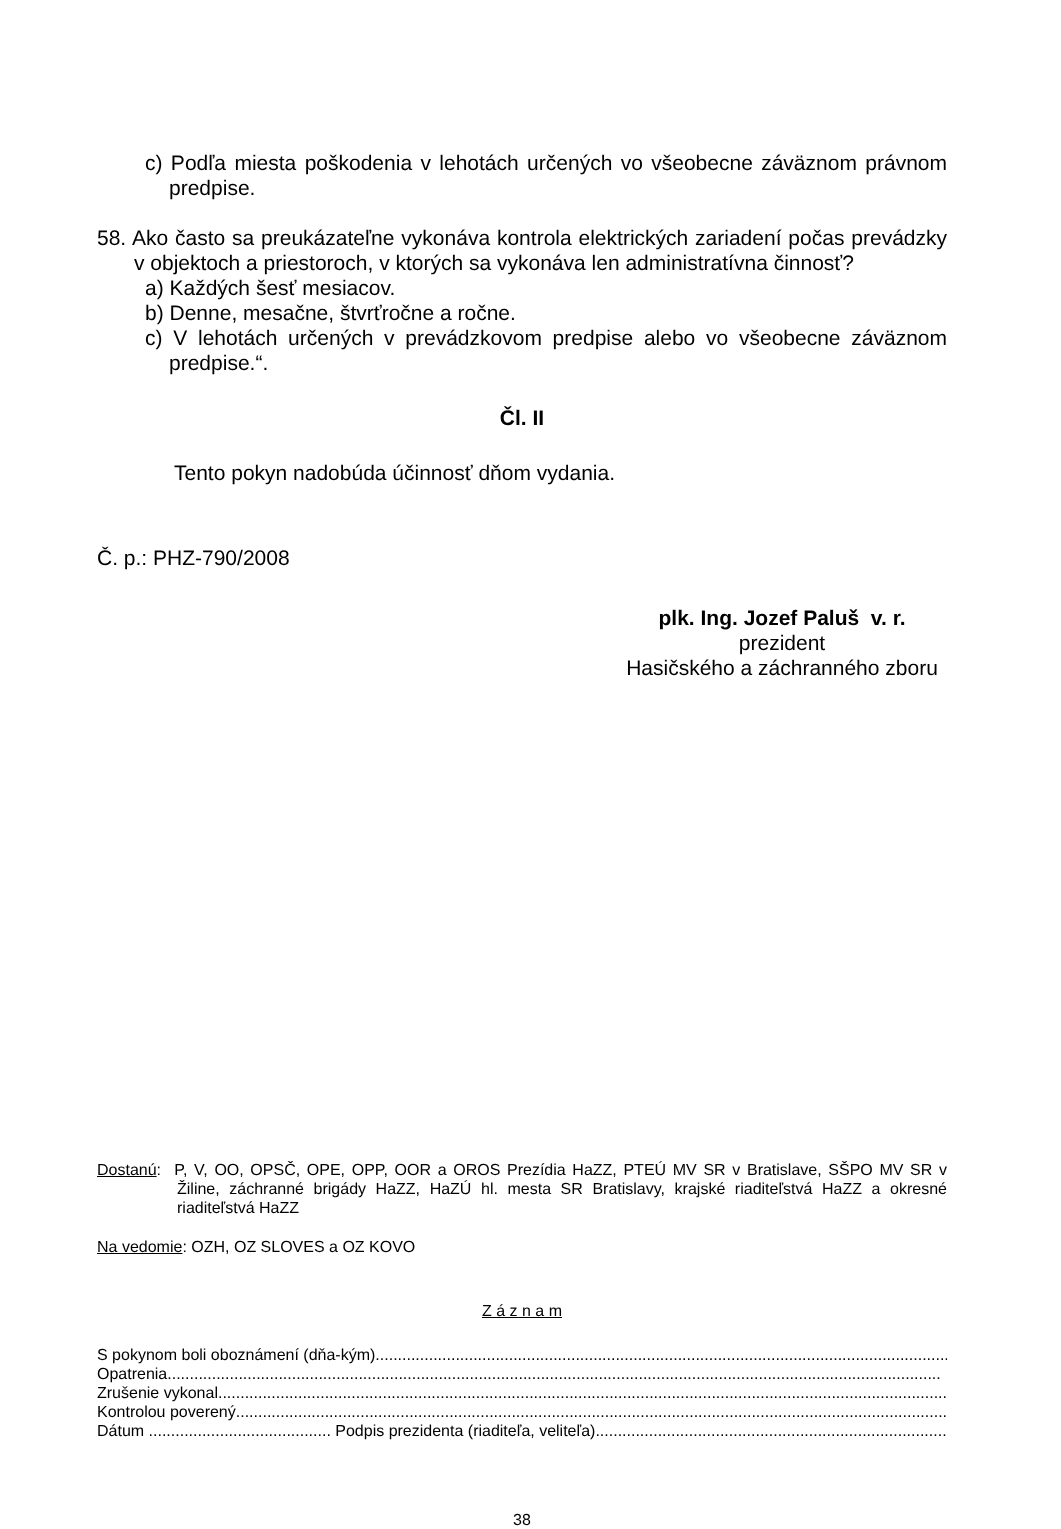c) Podľa miesta poškodenia v lehotách určených vo všeobecne záväznom právnom predpise.
58. Ako často sa preukázateľne vykonáva kontrola elektrických zariadení počas prevádzky v objektoch a priestoroch, v ktorých sa vykonáva len administratívna činnosť?
a) Každých šesť mesiacov.
b) Denne, mesačne, štvrťročne a ročne.
c) V lehotách určených v prevádzkovom predpise alebo vo všeobecne záväznom predpise.“.
Čl. II
Tento pokyn nadobúda účinnosť dňom vydania.
Č. p.: PHZ-790/2008
plk. Ing. Jozef Paluš v. r.
prezident
Hasičského a záchranného zboru
Dostanú: P, V, OO, OPSČ, OPE, OPP, OOR a OROS Prezídia HaZZ, PTEÚ MV SR v Bratislave, SŠPO MV SR v Žiline, záchranné brigády HaZZ, HaZÚ hl. mesta SR Bratislavy, krajské riaditeľstvá HaZZ a okresné riaditeľstvá HaZZ
Na vedomie: OZH, OZ SLOVES a OZ KOVO
Z á z n a m
S pokynom boli oboznámení (dňa-kým) ....................................................................................................................................................
Opatrenia..............................................................................................................................................................................
Zrušenie vykonal..............................................................................................................................................................................
Kontrolou poverený..............................................................................................................................................................................
Dátum ......................................... Podpis prezidenta (riaditeľa, veliteľa)..............................................................................................
38